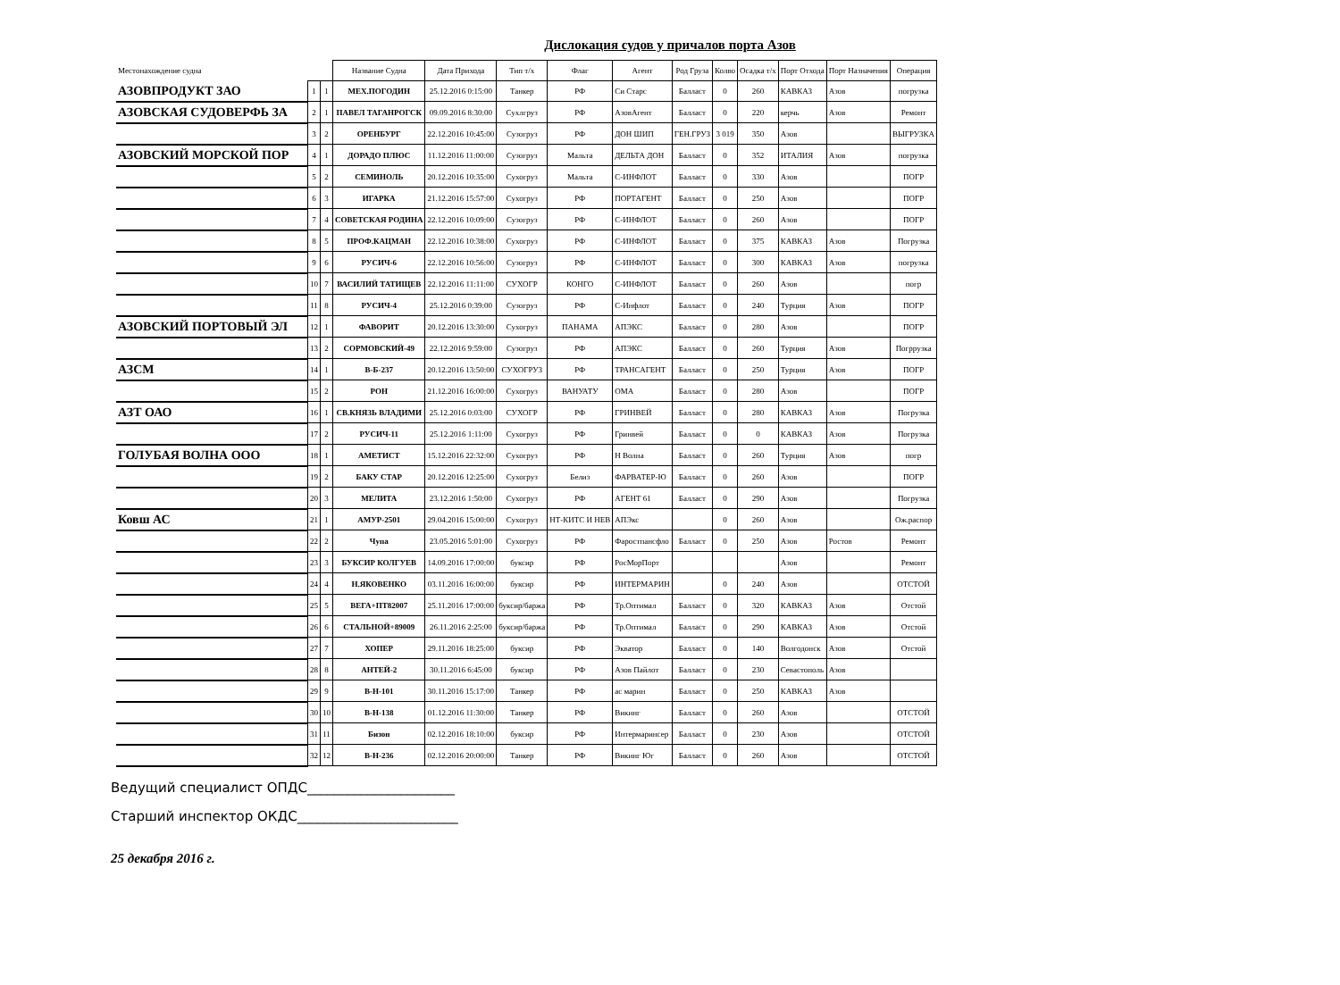Дислокация судов у причалов порта Азов
| Местонахождение судна | | | Название Судна | Дата Прихода | Тип т/х | Флаг | Агент | Род Груза | Колво | Осадка т/х | Порт Отхода | Порт Назначения | Операция |
| --- | --- | --- | --- | --- | --- | --- | --- | --- | --- | --- | --- | --- | --- |
| АЗОВПРОДУКТ ЗАО | 1 | 1 | МЕХ.ПОГОДИН | 25.12.2016 0:15:00 | Танкер | РФ | Си Старс | Балласт | 0 | 260 | КАВКАЗ | Азов | погрузка |
| АЗОВСКАЯ СУДОВЕРФЬ ЗА | 2 | 1 | ПАВЕЛ ТАГАНРОГСК | 09.09.2016 8:30:00 | Сухлгруз | РФ | АзовАгент | Балласт | 0 | 220 | керчь | Азов | Ремонт |
| | 3 | 2 | ОРЕНБУРГ | 22.12.2016 10:45:00 | Сузогруз | РФ | ДОН ШИП | ГЕН.ГРУЗ | 3 019 | 350 | Азов | | ВЫГРУЗКА |
| АЗОВСКИЙ МОРСКОЙ ПОР | 4 | 1 | ДОРАДО ПЛЮС | 11.12.2016 11:00:00 | Сузогруз | Мальта | ДЕЛЬТА ДОН | Балласт | 0 | 352 | ИТАЛИЯ | Азов | погрузка |
| | 5 | 2 | СЕМИНОЛЬ | 20.12.2016 10:35:00 | Сухогруз | Мальта | С-ИНФЛОТ | Балласт | 0 | 330 | Азов | | ПОГР |
| | 6 | 3 | ИГАРКА | 21.12.2016 15:57:00 | Сухогруз | РФ | ПОРТАГЕНТ | Балласт | 0 | 250 | Азов | | ПОГР |
| | 7 | 4 | СОВЕТСКАЯ РОДИНА | 22.12.2016 10:09:00 | Сузогруз | РФ | С-ИНФЛОТ | Балласт | 0 | 260 | Азов | | ПОГР |
| | 8 | 5 | ПРОФ.КАЦМАН | 22.12.2016 10:38:00 | Сухогруз | РФ | С-ИНФЛОТ | Балласт | 0 | 375 | КАВКАЗ | Азов | Погрузка |
| | 9 | 6 | РУСИЧ-6 | 22.12.2016 10:56:00 | Сузогруз | РФ | С-ИНФЛОТ | Балласт | 0 | 300 | КАВКАЗ | Азов | погрузка |
| | 10 | 7 | ВАСИЛИЙ ТАТИЩЕВ | 22.12.2016 11:11:00 | СУХОГР | КОНГО | С-ИНФЛОТ | Балласт | 0 | 260 | Азов | | погр |
| | 11 | 8 | РУСИЧ-4 | 25.12.2016 0:39:00 | Сузогруз | РФ | С-Инфлот | Балласт | 0 | 240 | Турция | Азов | ПОГР |
| АЗОВСКИЙ ПОРТОВЫЙ ЭЛ | 12 | 1 | ФАВОРИТ | 20.12.2016 13:30:00 | Сухогруз | ПАНАМА | АПЭКС | Балласт | 0 | 280 | Азов | | ПОГР |
| | 13 | 2 | СОРМОВСКИЙ-49 | 22.12.2016 9:59:00 | Сузогруз | РФ | АПЭКС | Балласт | 0 | 260 | Турция | Азов | Погррузка |
| АЗСМ | 14 | 1 | В-Б-237 | 20.12.2016 13:50:00 | СУХОГРУЗ | РФ | ТРАНСАГЕНТ | Балласт | 0 | 250 | Турция | Азов | ПОГР |
| | 15 | 2 | РОН | 21.12.2016 16:00:00 | Сухогруз | ВАНУАТУ | ОМА | Балласт | 0 | 280 | Азов | | ПОГР |
| АЗТ ОАО | 16 | 1 | СВ.КНЯЗЬ ВЛАДИМИ | 25.12.2016 0:03:00 | СУХОГР | РФ | ГРИНВЕЙ | Балласт | 0 | 280 | КАВКАЗ | Азов | Погрузка |
| | 17 | 2 | РУСИЧ-11 | 25.12.2016 1:11:00 | Сухогруз | РФ | Гринвей | Балласт | 0 | 0 | КАВКАЗ | Азов | Погрузка |
| ГОЛУБАЯ ВОЛНА ООО | 18 | 1 | АМЕТИСТ | 15.12.2016 22:32:00 | Сухогруз | РФ | Н Волна | Балласт | 0 | 260 | Турция | Азов | погр |
| | 19 | 2 | БАКУ СТАР | 20.12.2016 12:25:00 | Сухогруз | Белиз | ФАРВАТЕР-Ю | Балласт | 0 | 260 | Азов | | ПОГР |
| | 20 | 3 | МЕЛИТА | 23.12.2016 1:50:00 | Сухогруз | РФ | АГЕНТ 61 | Балласт | 0 | 290 | Азов | | Погрузка |
| Ковш АС | 21 | 1 | АМУР-2501 | 29.04.2016 15:00:00 | Сухогруз | НТ-КИТС И НЕВ | АПЭкс | | 0 | 260 | Азов | | Ож.распор |
| | 22 | 2 | Чупа | 23.05.2016 5:01:00 | Сухогруз | РФ | Фаростпансфло | Балласт | 0 | 250 | Азов | Ростов | Ремонт |
| | 23 | 3 | БУКСИР КОЛГУЕВ | 14.09.2016 17:00:00 | буксир | РФ | РосМорПорт | | | | Азов | | Ремонт |
| | 24 | 4 | Н.ЯКОВЕНКО | 03.11.2016 16:00:00 | буксир | РФ | ИНТЕРМАРИН | | 0 | 240 | Азов | | ОТСТОЙ |
| | 25 | 5 | ВЕГА+ПТ82007 | 25.11.2016 17:00:00 | буксир/баржа | РФ | Тр.Оптимал | Балласт | 0 | 320 | КАВКАЗ | Азов | Отстой |
| | 26 | 6 | СТАЛЬНОЙ+89009 | 26.11.2016 2:25:00 | буксир/баржа | РФ | Тр.Оптимал | Балласт | 0 | 290 | КАВКАЗ | Азов | Отстой |
| | 27 | 7 | ХОПЕР | 29.11.2016 18:25:00 | буксир | РФ | Экватор | Балласт | 0 | 140 | Волгодонск | Азов | Отстой |
| | 28 | 8 | АНТЕЙ-2 | 30.11.2016 6:45:00 | буксир | РФ | Азов Пайлот | Балласт | 0 | 230 | Севастополь | Азов | |
| | 29 | 9 | В-Н-101 | 30.11.2016 15:17:00 | Танкер | РФ | ас марин | Балласт | 0 | 250 | КАВКАЗ | Азов | |
| | 30 | 10 | В-Н-138 | 01.12.2016 11:30:00 | Танкер | РФ | Викинг | Балласт | 0 | 260 | Азов | | ОТСТОЙ |
| | 31 | 11 | Бизон | 02.12.2016 18:10:00 | буксир | РФ | Интермаринсер | Балласт | 0 | 230 | Азов | | ОТСТОЙ |
| | 32 | 12 | В-Н-236 | 02.12.2016 20:00:00 | Танкер | РФ | Викинг Юг | Балласт | 0 | 260 | Азов | | ОТСТОЙ |
Ведущий специалист ОПДС______________________
Старший инспектор ОКДС________________________
25 декабря 2016 г.